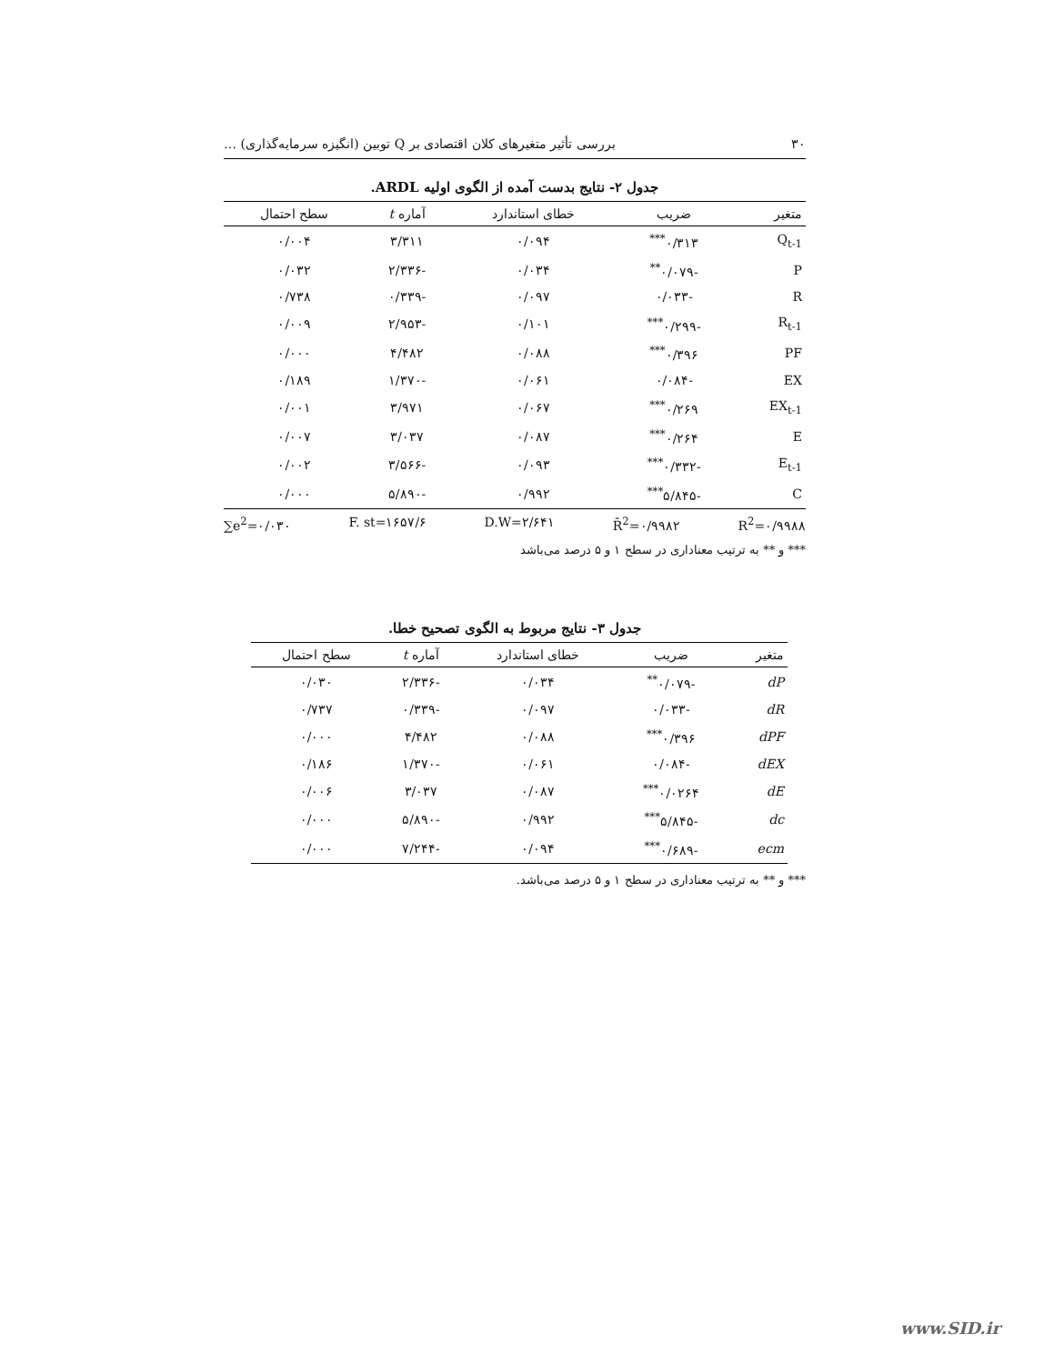۳۰ بررسی تأثیر متغیرهای کلان اقتصادی بر Q توبین (انگیزه سرمایه‌گذاری) …
جدول ۲- نتایج بدست آمده از الگوی اولیه ARDL.
| متغیر | ضریب | خطای استاندارد | آماره t | سطح احتمال |
| --- | --- | --- | --- | --- |
| Q<sub>t-1</sub> | ۰/۳۱۳<sup>***</sup> | ۰/۰۹۴ | ۳/۳۱۱ | ۰/۰۰۴ |
| P | -۰/۰۷۹<sup>**</sup> | ۰/۰۳۴ | -۲/۳۳۶ | ۰/۰۳۲ |
| R | -۰/۰۳۳ | ۰/۰۹۷ | -۰/۳۳۹ | ۰/۷۳۸ |
| R<sub>t-1</sub> | -۰/۲۹۹<sup>***</sup> | ۰/۱۰۱ | -۲/۹۵۳ | ۰/۰۰۹ |
| PF | ۰/۳۹۶<sup>***</sup> | ۰/۰۸۸ | ۴/۴۸۲ | ۰/۰۰۰ |
| EX | -۰/۰۸۴ | ۰/۰۶۱ | -۱/۳۷۰ | ۰/۱۸۹ |
| EX<sub>t-1</sub> | ۰/۲۶۹<sup>***</sup> | ۰/۰۶۷ | ۳/۹۷۱ | ۰/۰۰۱ |
| E | ۰/۲۶۴<sup>***</sup> | ۰/۰۸۷ | ۳/۰۳۷ | ۰/۰۰۷ |
| E<sub>t-1</sub> | -۰/۳۳۲<sup>***</sup> | ۰/۰۹۳ | -۳/۵۶۶ | ۰/۰۰۲ |
| C | -۵/۸۴۵<sup>***</sup> | ۰/۹۹۲ | -۵/۸۹۰ | ۰/۰۰۰ |
∑e<sup>2</sup>=۰/۰۳۰ F. st=۱۶۵۷/۶ D.W=۲/۶۴۱ R̄<sup>2</sup>=۰/۹۹۸۲ R<sup>2</sup>=۰/۹۹۸۸
*** و ** به ترتیب معناداری در سطح ۱ و ۵ درصد می‌باشد
جدول ۳- نتایج مربوط به الگوی تصحیح خطا.
| متغیر | ضریب | خطای استاندارد | آماره t | سطح احتمال |
| --- | --- | --- | --- | --- |
| dP | -۰/۰۷۹<sup>**</sup> | ۰/۰۳۴ | -۲/۳۳۶ | ۰/۰۳۰ |
| dR | -۰/۰۳۳ | ۰/۰۹۷ | -۰/۳۳۹ | ۰/۷۳۷ |
| dPF | ۰/۳۹۶<sup>***</sup> | ۰/۰۸۸ | ۴/۴۸۲ | ۰/۰۰۰ |
| dEX | -۰/۰۸۴ | ۰/۰۶۱ | -۱/۳۷۰ | ۰/۱۸۶ |
| dE | ۰/۰۲۶۴<sup>***</sup> | ۰/۰۸۷ | ۳/۰۳۷ | ۰/۰۰۶ |
| dc | -۵/۸۴۵<sup>***</sup> | ۰/۹۹۲ | -۵/۸۹۰ | ۰/۰۰۰ |
| ecm | -۰/۶۸۹<sup>***</sup> | ۰/۰۹۴ | -۷/۲۴۴ | ۰/۰۰۰ |
*** و ** به ترتیب معناداری در سطح ۱ و ۵ درصد می‌باشد.
www.SID.ir